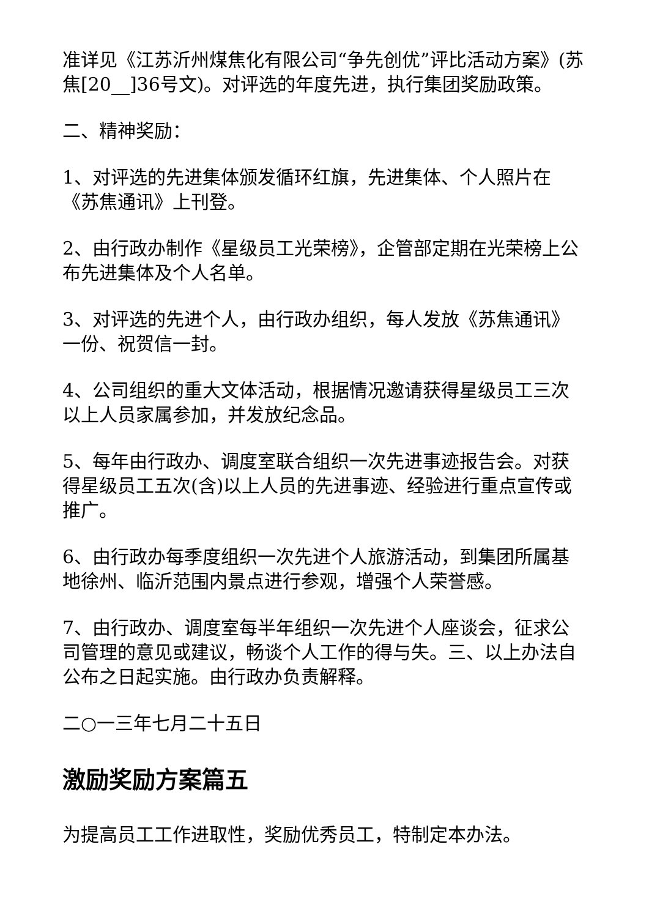准详见《江苏沂州煤焦化有限公司“争先创优”评比活动方案》(苏焦[20__]36号文)。对评选的年度先进，执行集团奖励政策。
二、精神奖励：
1、对评选的先进集体颁发循环红旗，先进集体、个人照片在《苏焦通讯》上刊登。
2、由行政办制作《星级员工光荣榜》，企管部定期在光荣榜上公布先进集体及个人名单。
3、对评选的先进个人，由行政办组织，每人发放《苏焦通讯》一份、祝贺信一封。
4、公司组织的重大文体活动，根据情况邀请获得星级员工三次以上人员家属参加，并发放纪念品。
5、每年由行政办、调度室联合组织一次先进事迹报告会。对获得星级员工五次(含)以上人员的先进事迹、经验进行重点宣传或推广。
6、由行政办每季度组织一次先进个人旅游活动，到集团所属基地徐州、临沂范围内景点进行参观，增强个人荣誉感。
7、由行政办、调度室每半年组织一次先进个人座谈会，征求公司管理的意见或建议，畅谈个人工作的得与失。三、以上办法自公布之日起实施。由行政办负责解释。
二○一三年七月二十五日
激励奖励方案篇五
为提高员工工作进取性，奖励优秀员工，特制定本办法。